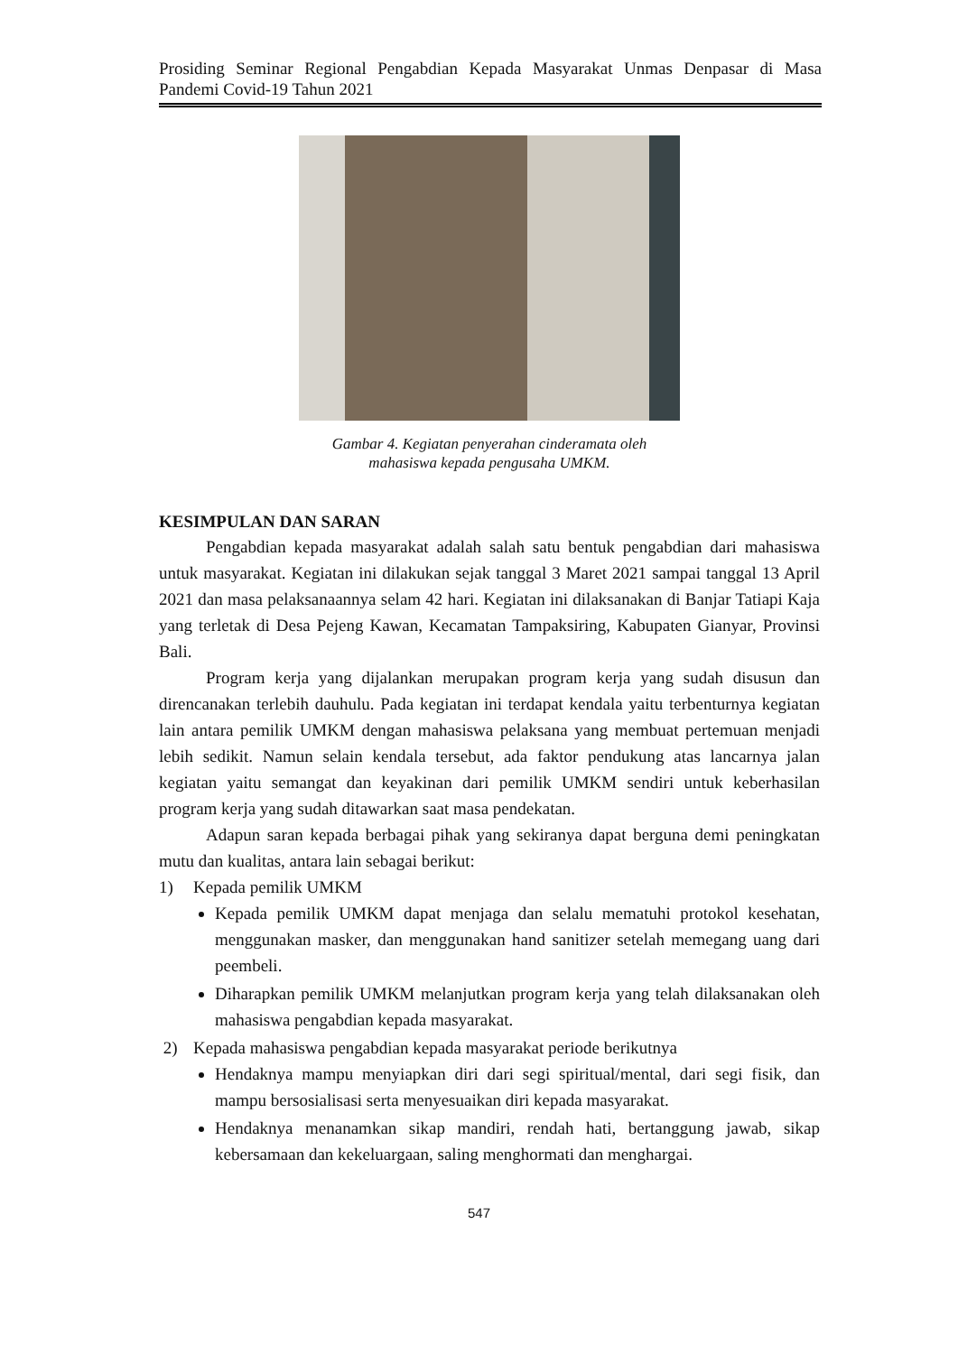Prosiding Seminar Regional Pengabdian Kepada Masyarakat Unmas Denpasar di Masa Pandemi Covid-19 Tahun 2021
Gambar 4. Kegiatan penyerahan cinderamata oleh
mahasiswa kepada pengusaha UMKM.
KESIMPULAN DAN SARAN
Pengabdian kepada masyarakat adalah salah satu bentuk pengabdian dari mahasiswa untuk masyarakat. Kegiatan ini dilakukan sejak tanggal 3 Maret 2021 sampai tanggal 13 April 2021 dan masa pelaksanaannya selam 42 hari. Kegiatan ini dilaksanakan di Banjar Tatiapi Kaja yang terletak di Desa Pejeng Kawan, Kecamatan Tampaksiring, Kabupaten Gianyar, Provinsi Bali.
Program kerja yang dijalankan merupakan program kerja yang sudah disusun dan direncanakan terlebih dauhulu. Pada kegiatan ini terdapat kendala yaitu terbenturnya kegiatan lain antara pemilik UMKM dengan mahasiswa pelaksana yang membuat pertemuan menjadi lebih sedikit. Namun selain kendala tersebut, ada faktor pendukung atas lancarnya jalan kegiatan yaitu semangat dan keyakinan dari pemilik UMKM sendiri untuk keberhasilan program kerja yang sudah ditawarkan saat masa pendekatan.
Adapun saran kepada berbagai pihak yang sekiranya dapat berguna demi peningkatan mutu dan kualitas, antara lain sebagai berikut:
1) Kepada pemilik UMKM
Kepada pemilik UMKM dapat menjaga dan selalu mematuhi protokol kesehatan, menggunakan masker, dan menggunakan hand sanitizer setelah memegang uang dari peembeli.
Diharapkan pemilik UMKM melanjutkan program kerja yang telah dilaksanakan oleh mahasiswa pengabdian kepada masyarakat.
2) Kepada mahasiswa pengabdian kepada masyarakat periode berikutnya
Hendaknya mampu menyiapkan diri dari segi spiritual/mental, dari segi fisik, dan mampu bersosialisasi serta menyesuaikan diri kepada masyarakat.
Hendaknya menanamkan sikap mandiri, rendah hati, bertanggung jawab, sikap kebersamaan dan kekeluargaan, saling menghormati dan menghargai.
547